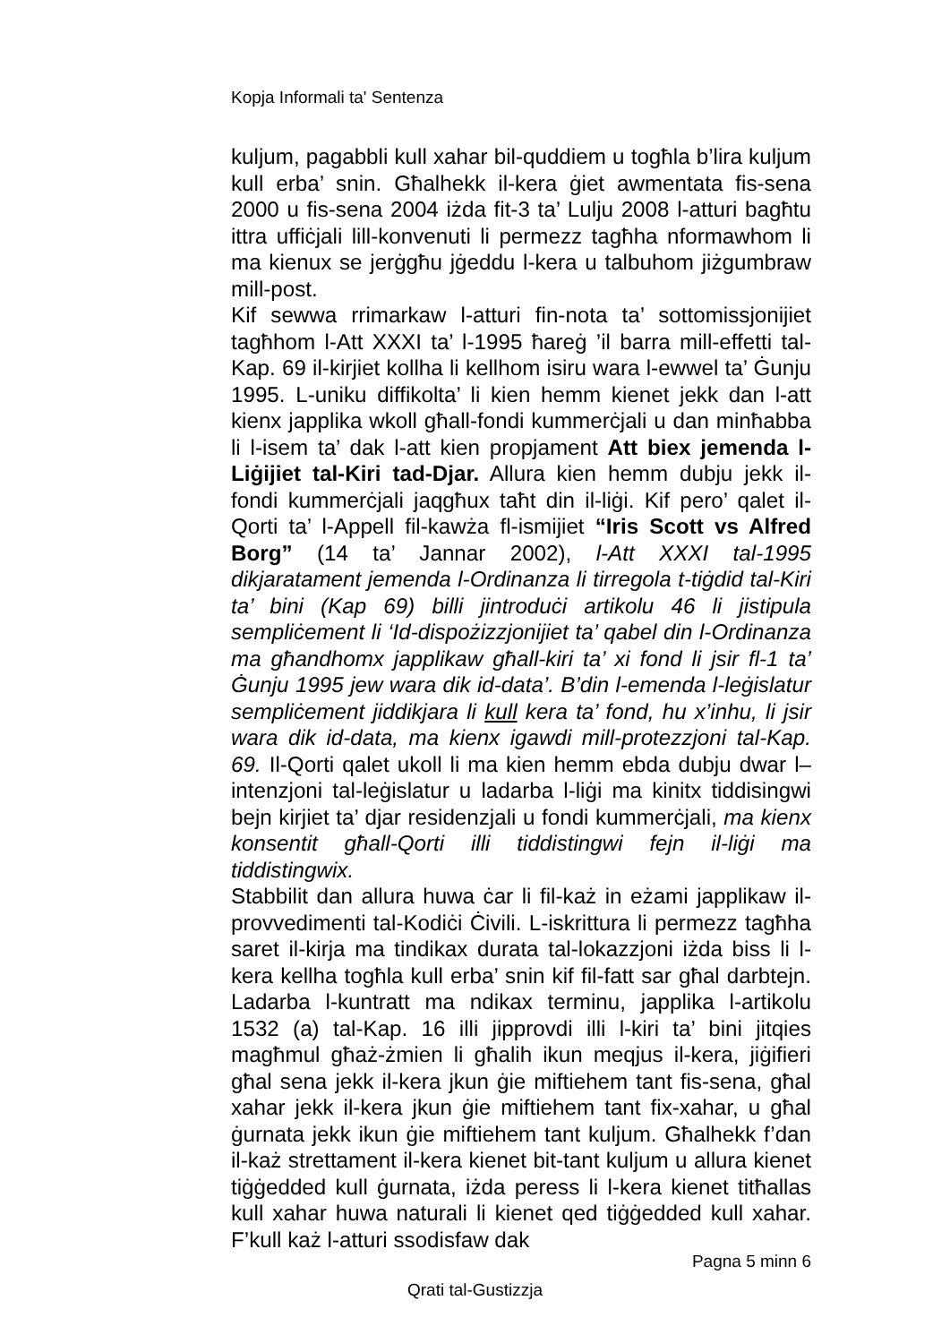Kopja Informali ta' Sentenza
kuljum, pagabbli kull xahar bil-quddiem u togħla b’lira kuljum kull erba’ snin. Għalhekk il-kera ġiet awmentata fis-sena 2000 u fis-sena 2004 iżda fit-3 ta’ Lulju 2008 l-atturi bagħtu ittra uffiċjali lill-konvenuti li permezz tagħha nformawhom li ma kienux se jerġgħu jġeddu l-kera u talbuhom jiżgumbraw mill-post.
Kif sewwa rrimarkaw l-atturi fin-nota ta’ sottomissjonijiet tagħhom l-Att XXXI ta’ l-1995 ħareġ ’il barra mill-effetti tal-Kap. 69 il-kirjiet kollha li kellhom isiru wara l-ewwel ta’ Ġunju 1995. L-uniku diffikolta’ li kien hemm kienet jekk dan l-att kienx japplika wkoll għall-fondi kummerċjali u dan minħabba li l-isem ta’ dak l-att kien propjament Att biex jemenda l-Liġijiet tal-Kiri tad-Djar. Allura kien hemm dubju jekk il-fondi kummerċjali jaqgħux taħt din il-liġi. Kif pero’ qalet il-Qorti ta’ l-Appell fil-kawża fl-ismijiet “Iris Scott vs Alfred Borg” (14 ta’ Jannar 2002), l-Att XXXI tal-1995 dikjaratament jemenda l-Ordinanza li tirregola t-tiġdid tal-Kiri ta’ bini (Kap 69) billi jintroduċi artikolu 46 li jistipula sempliċement li ‘Id-dispożizzjonijiet ta’ qabel din l-Ordinanza ma għandhomx japplikaw għall-kiri ta’ xi fond li jsir fl-1 ta’ Ġunju 1995 jew wara dik id-data’. B’din l-emenda l-leġislatur sempliċement jiddikjara li kull kera ta’ fond, hu x’inhu, li jsir wara dik id-data, ma kienx igawdi mill-protezzjoni tal-Kap. 69. Il-Qorti qalet ukoll li ma kien hemm ebda dubju dwar l–intenzjoni tal-leġislatur u ladarba l-liġi ma kinitx tiddisingwi bejn kirjiet ta’ djar residenzjali u fondi kummerċjali, ma kienx konsentit għall-Qorti illi tiddistingwi fejn il-liġi ma tiddistingwix.
Stabbilit dan allura huwa ċar li fil-każ in eżami japplikaw il-provvedimenti tal-Kodiċi Ċivili. L-iskrittura li permezz tagħha saret il-kirja ma tindikax durata tal-lokazzjoni iżda biss li l-kera kellha togħla kull erba’ snin kif fil-fatt sar għal darbtejn. Ladarba l-kuntratt ma ndikax terminu, japplika l-artikolu 1532 (a) tal-Kap. 16 illi jipprovdi illi l-kiri ta’ bini jitqies magħmul għaż-żmien li għalih ikun meqjus il-kera, jiġifieri għal sena jekk il-kera jkun ġie miftiehem tant fis-sena, għal xahar jekk il-kera jkun ġie miftiehem tant fix-xahar, u għal ġurnata jekk ikun ġie miftiehem tant kuljum. Għalhekk f’dan il-każ strettament il-kera kienet bit-tant kuljum u allura kienet tiġġedded kull ġurnata, iżda peress li l-kera kienet titħallas kull xahar huwa naturali li kienet qed tiġġedded kull xahar. F’kull każ l-atturi ssodisfaw dak
Pagna 5 minn 6
Qrati tal-Gustizzja